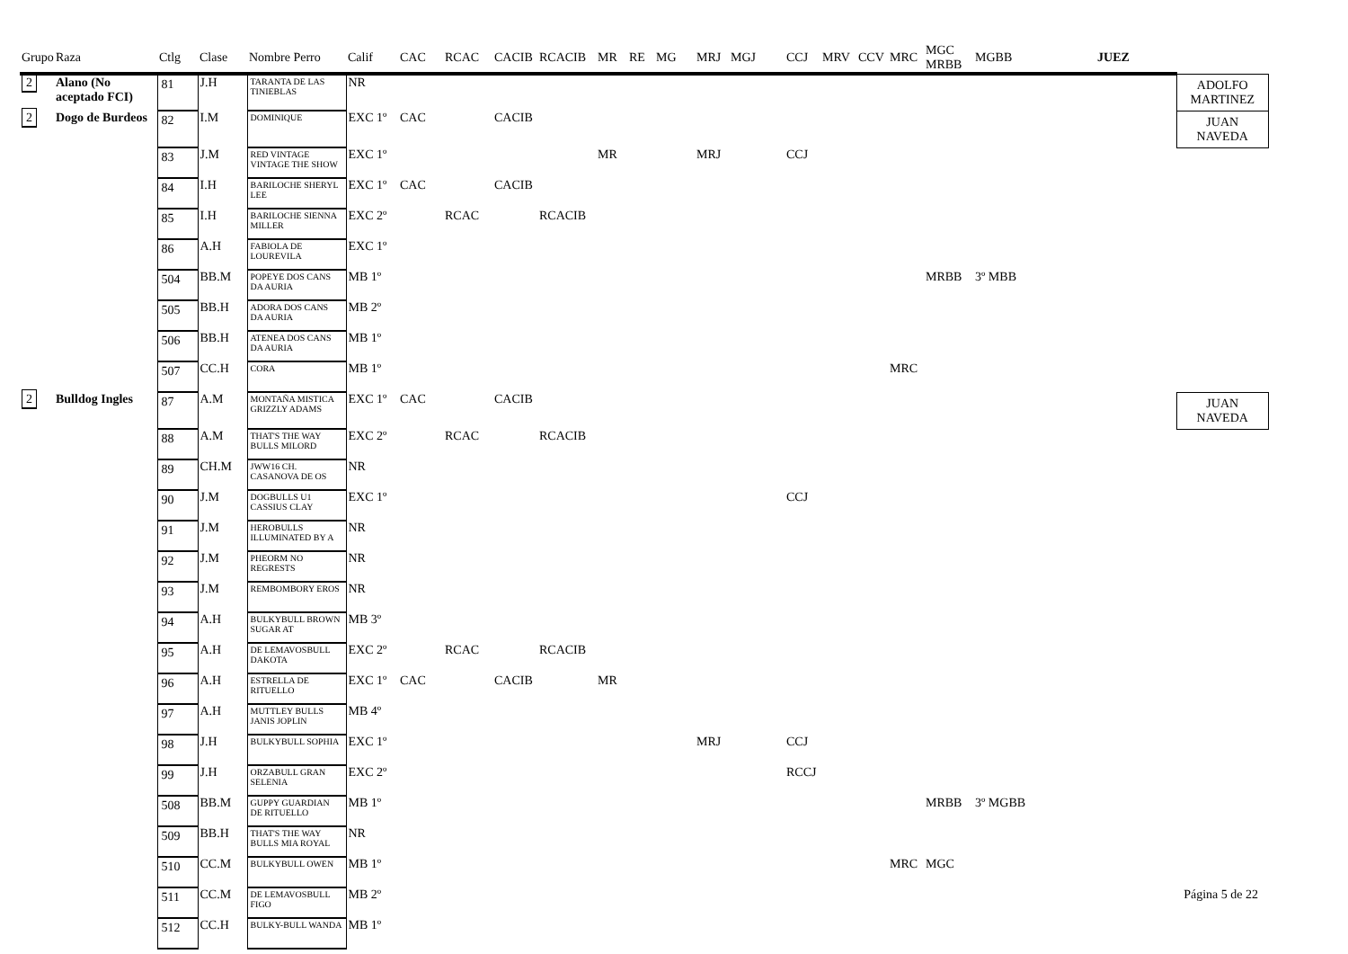| Grupo | Raza | Ctlg | Clase | Nombre Perro | Calif | CAC | RCAC | CACIB | RCACIB | MR | RE | MG | MRJ | MGJ | CCJ | MRV | CCV | MRC | MGC MRBB | MGBB | | JUEZ | |
| --- | --- | --- | --- | --- | --- | --- | --- | --- | --- | --- | --- | --- | --- | --- | --- | --- | --- | --- | --- | --- | --- | --- | --- |
| 2 | Alano (No aceptado FCI) | 81 | J.H | TARANTA DE LAS TINIEBLAS | NR | | | | | | | | | | | | | | | | | | ADOLFO MARTINEZ |
| 2 | Dogo de Burdeos | 82 | I.M | DOMINIQUE | EXC 1º | CAC | | CACIB | | | | | | | | | | | | | | | JUAN NAVEDA |
| | | 83 | J.M | RED VINTAGE VINTAGE THE SHOW | EXC 1º | | | | | MR | | | MRJ | | CCJ | | | | | | | | |
| | | 84 | I.H | BARILOCHE SHERYL LEE | EXC 1º | CAC | | CACIB | | | | | | | | | | | | | | | |
| | | 85 | I.H | BARILOCHE SIENNA MILLER | EXC 2º | | RCAC | | RCACIB | | | | | | | | | | | | | | |
| | | 86 | A.H | FABIOLA DE LOUREVILA | EXC 1º | | | | | | | | | | | | | | | | | | |
| | | 504 | BB.M | POPEYE DOS CANS DA AURIA | MB 1º | | | | | | | | | | | | | | MRBB | 3º MBB | | | |
| | | 505 | BB.H | ADORA DOS CANS DA AURIA | MB 2º | | | | | | | | | | | | | | | | | | |
| | | 506 | BB.H | ATENEA DOS CANS DA AURIA | MB 1º | | | | | | | | | | | | | | | | | | |
| | | 507 | CC.H | CORA | MB 1º | | | | | | | | | | | | | MRC | | | | | |
| 2 | Bulldog Ingles | 87 | A.M | MONTAÑA MISTICA GRIZZLY ADAMS | EXC 1º | CAC | | CACIB | | | | | | | | | | | | | | | JUAN NAVEDA |
| | | 88 | A.M | THAT'S THE WAY BULLS MILORD | EXC 2º | | RCAC | | RCACIB | | | | | | | | | | | | | | |
| | | 89 | CH.M | JWW16 CH. CASANOVA DE OS | NR | | | | | | | | | | | | | | | | | | |
| | | 90 | J.M | DOGBULLS U1 CASSIUS CLAY | EXC 1º | | | | | | | | | | CCJ | | | | | | | | |
| | | 91 | J.M | HEROBULLS ILLUMINATED BY A | NR | | | | | | | | | | | | | | | | | | |
| | | 92 | J.M | PHEORM NO REGRESTS | NR | | | | | | | | | | | | | | | | | | |
| | | 93 | J.M | REMBOMBORY EROS | NR | | | | | | | | | | | | | | | | | | |
| | | 94 | A.H | BULKYBULL BROWN SUGAR AT | MB 3º | | | | | | | | | | | | | | | | | | |
| | | 95 | A.H | DE LEMAVOSBULL DAKOTA | EXC 2º | | RCAC | | RCACIB | | | | | | | | | | | | | | |
| | | 96 | A.H | ESTRELLA DE RITUELLO | EXC 1º | CAC | | CACIB | | MR | | | | | | | | | | | | | |
| | | 97 | A.H | MUTTLEY BULLS JANIS JOPLIN | MB 4º | | | | | | | | | | | | | | | | | | |
| | | 98 | J.H | BULKYBULL SOPHIA | EXC 1º | | | | | | | | MRJ | | CCJ | | | | | | | | |
| | | 99 | J.H | ORZABULL GRAN SELENIA | EXC 2º | | | | | | | | | | RCCJ | | | | | | | | |
| | | 508 | BB.M | GUPPY GUARDIAN DE RITUELLO | MB 1º | | | | | | | | | | | | | | MRBB | 3º MGBB | | | |
| | | 509 | BB.H | THAT'S THE WAY BULLS MIA ROYAL | NR | | | | | | | | | | | | | | | | | | |
| | | 510 | CC.M | BULKYBULL OWEN | MB 1º | | | | | | | | | | | | | MRC | MGC | | | | |
| | | 511 | CC.M | DE LEMAVOSBULL FIGO | MB 2º | | | | | | | | | | | | | | | | | | |
| | | 512 | CC.H | BULKY-BULL WANDA | MB 1º | | | | | | | | | | | | | | | | | | |
Página 5 de 22